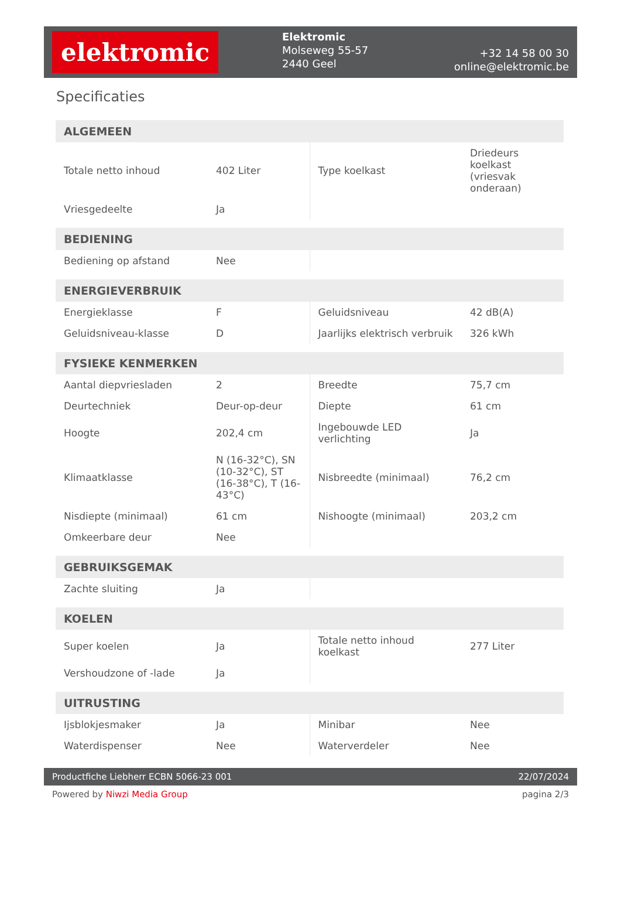elektromic
Elektromic
Molseweg 55-57
2440 Geel
+32 14 58 00 30
online@elektromic.be
Specificaties
| ALGEMEEN | | | |
| --- | --- | --- | --- |
| Totale netto inhoud | 402 Liter | Type koelkast | Driedeurs koelkast (vriesvak onderaan) |
| Vriesgedeelte | Ja | | |
| BEDIENING | | | |
| Bediening op afstand | Nee | | |
| ENERGIEVERBRUIK | | | |
| Energieklasse | F | Geluidsniveau | 42 dB(A) |
| Geluidsniveau-klasse | D | Jaarlijks elektrisch verbruik | 326 kWh |
| FYSIEKE KENMERKEN | | | |
| Aantal diepvriesladen | 2 | Breedte | 75,7 cm |
| Deurtechniek | Deur-op-deur | Diepte | 61 cm |
| Hoogte | 202,4 cm | Ingebouwde LED verlichting | Ja |
| Klimaatklasse | N (16-32°C), SN (10-32°C), ST (16-38°C), T (16-43°C) | Nisbreedte (minimaal) | 76,2 cm |
| Nisdiepte (minimaal) | 61 cm | Nishoogte (minimaal) | 203,2 cm |
| Omkeerbare deur | Nee | | |
| GEBRUIKSGEMAK | | | |
| Zachte sluiting | Ja | | |
| KOELEN | | | |
| Super koelen | Ja | Totale netto inhoud koelkast | 277 Liter |
| Vershoudzone of -lade | Ja | | |
| UITRUSTING | | | |
| Ijsblokjesmaker | Ja | Minibar | Nee |
| Waterdispenser | Nee | Waterverdeler | Nee |
Productfiche Liebherr ECBN 5066-23 001
22/07/2024
Powered by Niwzi Media Group pagina 2/3